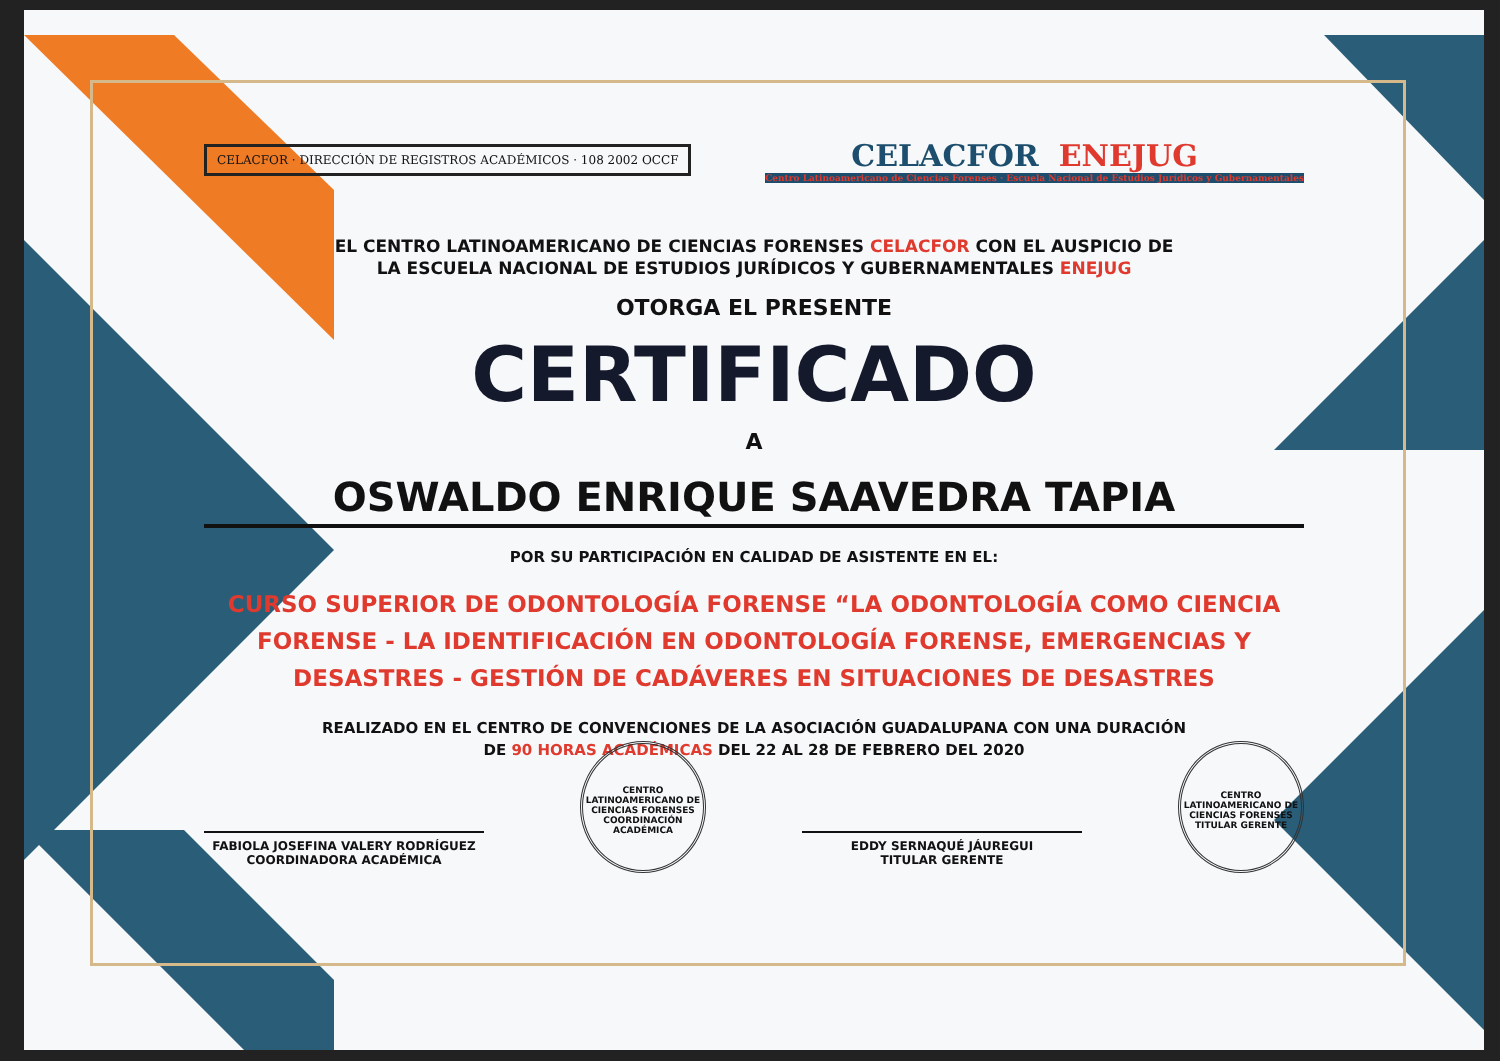CELACFOR · DIRECCIÓN DE REGISTROS ACADÉMICOS · 108 2002 OCCF
CELACFOR ENEJUG
Centro Latinoamericano de Ciencias Forenses · Escuela Nacional de Estudios Jurídicos y Gubernamentales
EL CENTRO LATINOAMERICANO DE CIENCIAS FORENSES CELACFOR CON EL AUSPICIO DE
LA ESCUELA NACIONAL DE ESTUDIOS JURÍDICOS Y GUBERNAMENTALES ENEJUG
OTORGA EL PRESENTE
CERTIFICADO
A
OSWALDO ENRIQUE SAAVEDRA TAPIA
POR SU PARTICIPACIÓN EN CALIDAD DE ASISTENTE EN EL:
CURSO SUPERIOR DE ODONTOLOGÍA FORENSE “LA ODONTOLOGÍA COMO CIENCIA FORENSE - LA IDENTIFICACIÓN EN ODONTOLOGÍA FORENSE, EMERGENCIAS Y DESASTRES - GESTIÓN DE CADÁVERES EN SITUACIONES DE DESASTRES
REALIZADO EN EL CENTRO DE CONVENCIONES DE LA ASOCIACIÓN GUADALUPANA CON UNA DURACIÓN
DE 90 HORAS ACADÉMICAS DEL 22 AL 28 DE FEBRERO DEL 2020
FABIOLA JOSEFINA VALERY RODRÍGUEZ
COORDINADORA ACADÉMICA
CENTRO LATINOAMERICANO DE CIENCIAS FORENSES
COORDINACIÓN ACADÉMICA
EDDY SERNAQUÉ JÁUREGUI
TITULAR GERENTE
CENTRO LATINOAMERICANO DE CIENCIAS FORENSES
TITULAR GERENTE